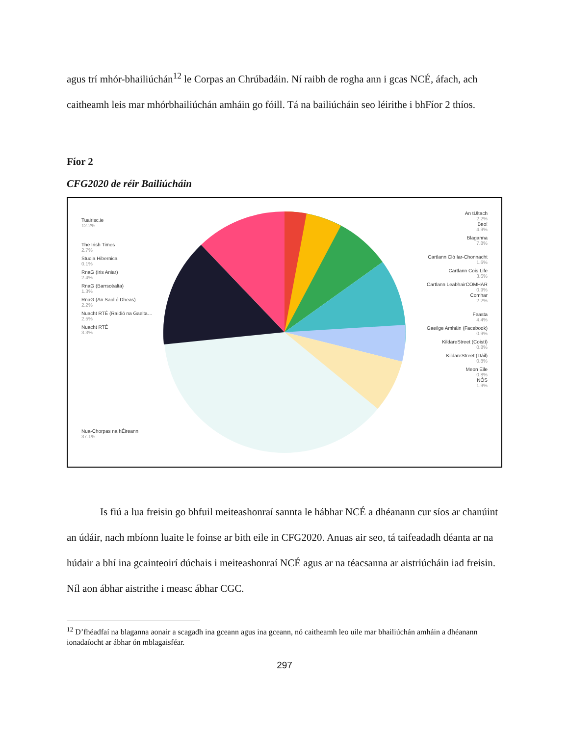agus trí mhór-bhailiúchán<sup>12</sup> le Corpas an Chrúbadáin. Ní raibh de rogha ann i gcas NCÉ, áfach, ach caitheamh leis mar mhórbhailiúchán amháin go fóill. Tá na bailiúcháin seo léirithe i bhFíor 2 thíos.
Fíor 2
CFG2020 de réir Bailiúcháin
Tuairisc.ie
12.2%
The Irish Times
2.7%
Studia Hibernica
0.1%
RnaG (Iris Aniar)
2.4%
RnaG (Barrscéalta)
1.3%
RnaG (An Saol ó Dheas)
2.2%
Nuacht RTÉ (Raidió na Gaelta…
2.5%
Nuacht RTÉ
3.3%
Nua-Chorpas na hÉireann
37.1%
An tUltach
2.2%
Beo!
4.9%
Blaganna
7.8%
Cartlann Cló Iar-Chonnacht
1.6%
Cartlann Cois Life
3.6%
Cartlann LeabhairCOMHAR
0.9%
Comhar
2.2%
Feasta
4.4%
Gaeilge Amháin (Facebook)
0.9%
KildareStreet (Coistí)
0.8%
KildareStreet (Dáil)
0.8%
Meon Eile
0.8%
NÓS
1.9%
Is fiú a lua freisin go bhfuil meiteashonraí sannta le hábhar NCÉ a dhéanann cur síos ar chanúint an údáir, nach mbíonn luaite le foinse ar bith eile in CFG2020. Anuas air seo, tá taifeadadh déanta ar na húdair a bhí ina gcainteoirí dúchais i meiteashonraí NCÉ agus ar na téacsanna ar aistriúcháin iad freisin. Níl aon ábhar aistrithe i measc ábhar CGC.
<sup>12</sup> D’fhéadfaí na blaganna aonair a scagadh ina gceann agus ina gceann, nó caitheamh leo uile mar bhailiúchán amháin a dhéanann ionadaíocht ar ábhar ón mblagaisféar.
297